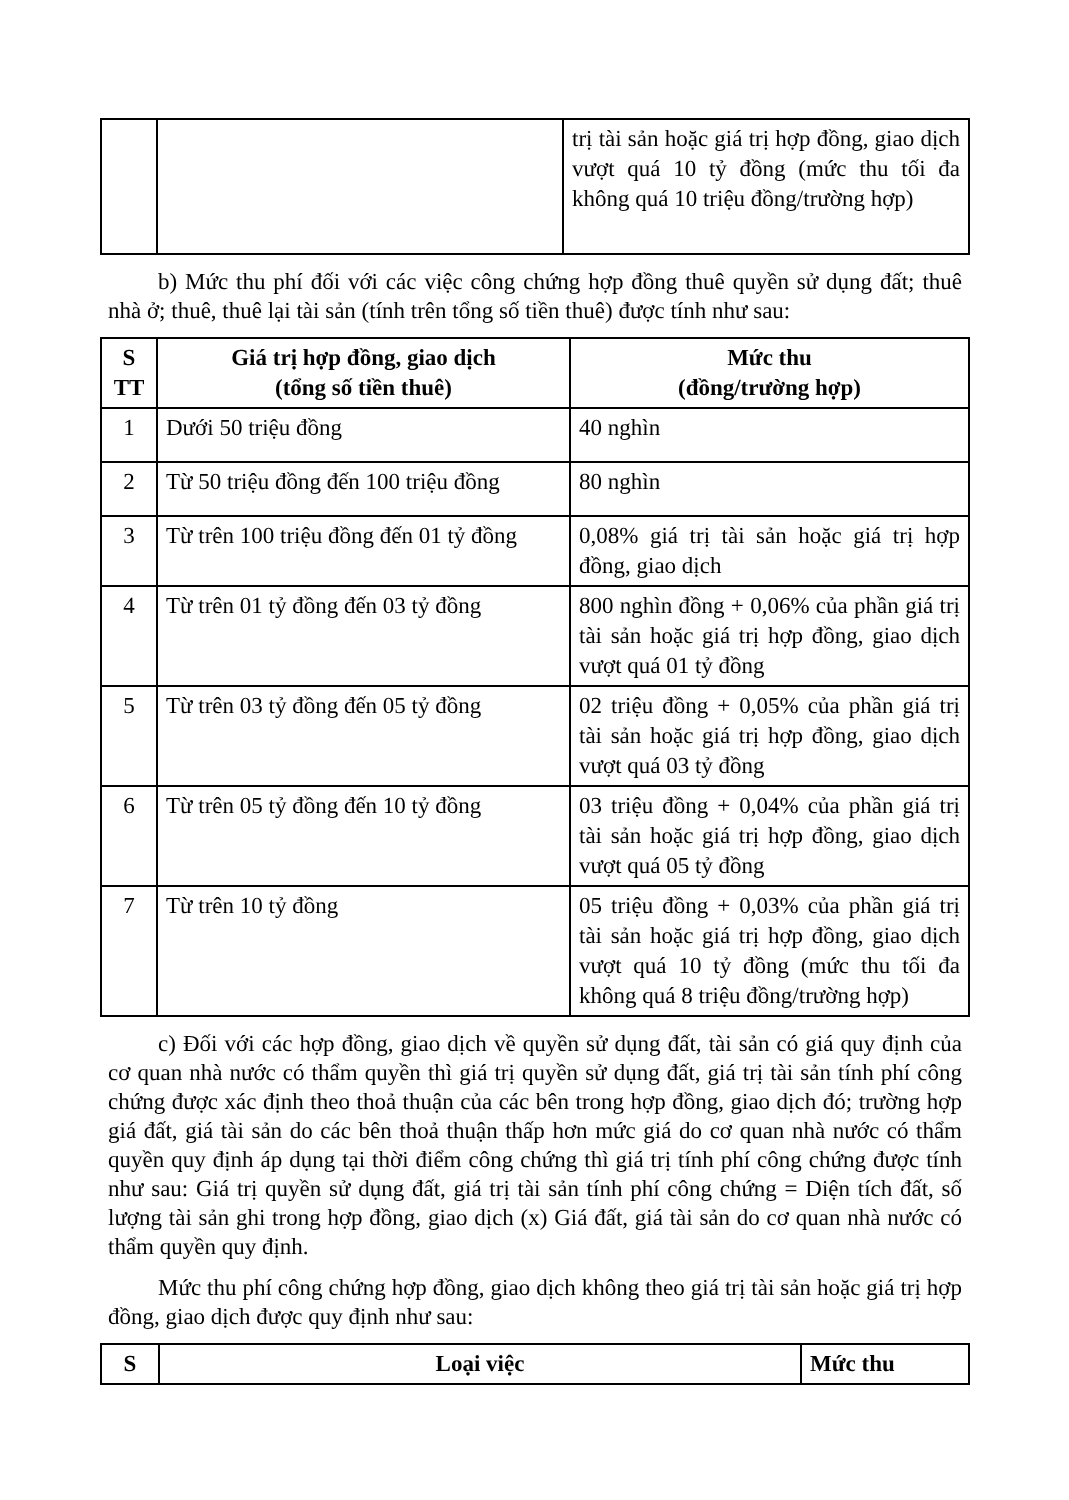| | | trị tài sản hoặc giá trị hợp đồng, giao dịch vượt quá 10 tỷ đồng (mức thu tối đa không quá 10 triệu đồng/trường hợp) |
b) Mức thu phí đối với các việc công chứng hợp đồng thuê quyền sử dụng đất; thuê nhà ở; thuê, thuê lại tài sản (tính trên tổng số tiền thuê) được tính như sau:
| S TT | Giá trị hợp đồng, giao dịch (tổng số tiền thuê) | Mức thu (đồng/trường hợp) |
| --- | --- | --- |
| 1 | Dưới 50 triệu đồng | 40 nghìn |
| 2 | Từ 50 triệu đồng đến 100 triệu đồng | 80 nghìn |
| 3 | Từ trên 100 triệu đồng đến 01 tỷ đồng | 0,08% giá trị tài sản hoặc giá trị hợp đồng, giao dịch |
| 4 | Từ trên 01 tỷ đồng đến 03 tỷ đồng | 800 nghìn đồng + 0,06% của phần giá trị tài sản hoặc giá trị hợp đồng, giao dịch vượt quá 01 tỷ đồng |
| 5 | Từ trên 03 tỷ đồng đến 05 tỷ đồng | 02 triệu đồng + 0,05% của phần giá trị tài sản hoặc giá trị hợp đồng, giao dịch vượt quá 03 tỷ đồng |
| 6 | Từ trên 05 tỷ đồng đến 10 tỷ đồng | 03 triệu đồng + 0,04% của phần giá trị tài sản hoặc giá trị hợp đồng, giao dịch vượt quá 05 tỷ đồng |
| 7 | Từ trên 10 tỷ đồng | 05 triệu đồng + 0,03% của phần giá trị tài sản hoặc giá trị hợp đồng, giao dịch vượt quá 10 tỷ đồng (mức thu tối đa không quá 8 triệu đồng/trường hợp) |
c) Đối với các hợp đồng, giao dịch về quyền sử dụng đất, tài sản có giá quy định của cơ quan nhà nước có thẩm quyền thì giá trị quyền sử dụng đất, giá trị tài sản tính phí công chứng được xác định theo thoả thuận của các bên trong hợp đồng, giao dịch đó; trường hợp giá đất, giá tài sản do các bên thoả thuận thấp hơn mức giá do cơ quan nhà nước có thẩm quyền quy định áp dụng tại thời điểm công chứng thì giá trị tính phí công chứng được tính như sau: Giá trị quyền sử dụng đất, giá trị tài sản tính phí công chứng = Diện tích đất, số lượng tài sản ghi trong hợp đồng, giao dịch (x) Giá đất, giá tài sản do cơ quan nhà nước có thẩm quyền quy định.
Mức thu phí công chứng hợp đồng, giao dịch không theo giá trị tài sản hoặc giá trị hợp đồng, giao dịch được quy định như sau:
| S | Loại việc | Mức thu |
| --- | --- | --- |